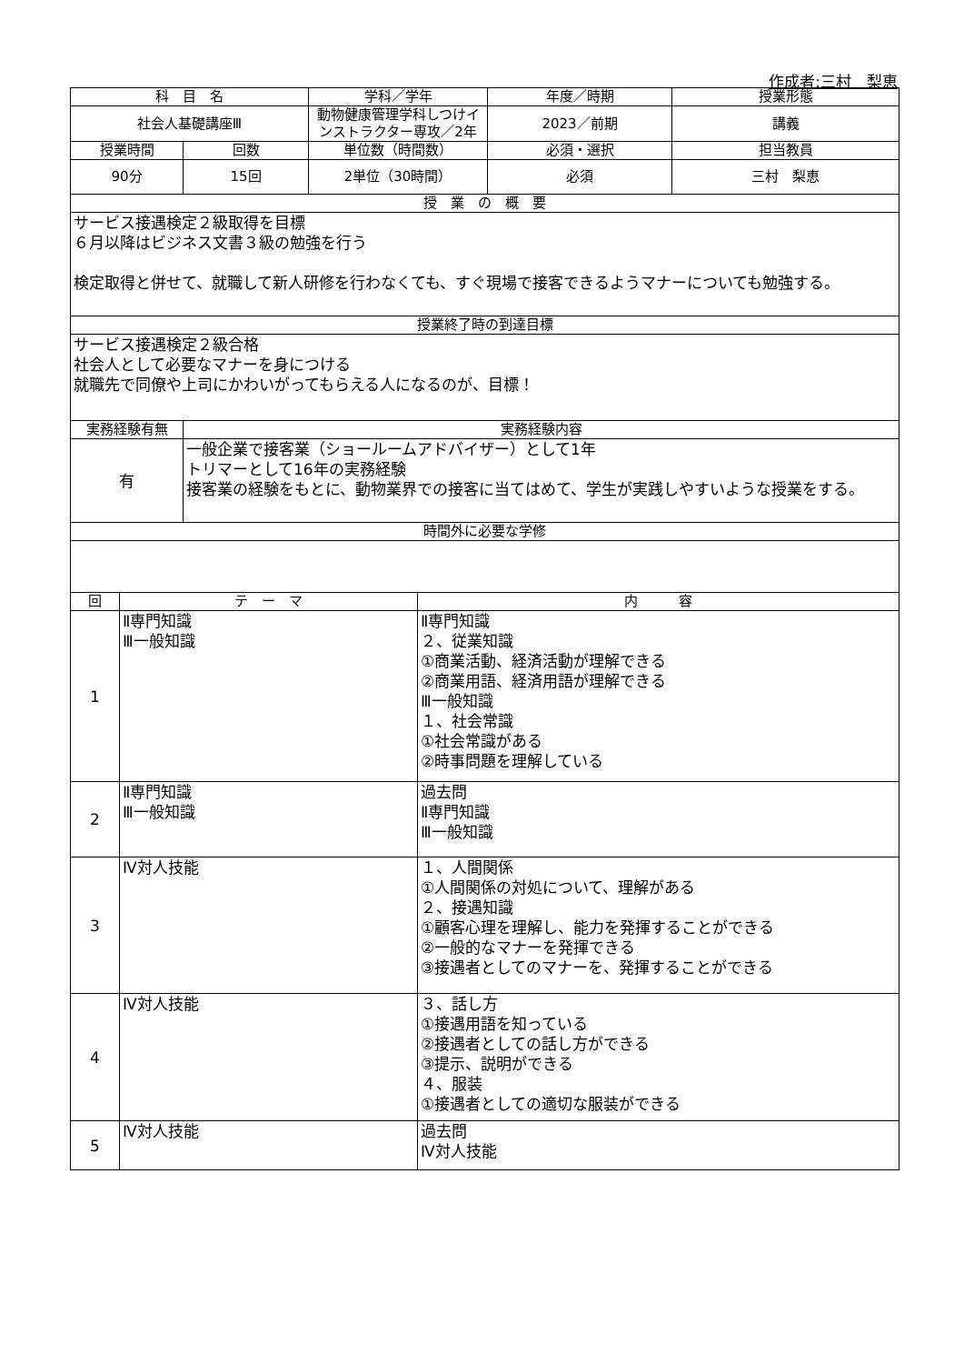作成者:三村　梨恵
| 科 目 名 | | | 学科／学年 | | 年度／時期 | 授業形態 |
| --- | --- | --- | --- | --- | --- | --- |
| 社会人基礎講座Ⅲ | | | 動物健康管理学科しつけインストラクター専攻／2年 | | 2023／前期 | 講義 |
| 授業時間 | | 回数 | 単位数（時間数） | | 必須・選択 | 担当教員 |
| 90分 | | 15回 | 2単位（30時間） | | 必須 | 三村 梨恵 |
| 授 業 の 概 要 | | | | | | |
| サービス接遇検定２級取得を目標 ６月以降はビジネス文書３級の勉強を行う 検定取得と併せて、就職して新人研修を行わなくても、すぐ現場で接客できるようマナーについても勉強する。 | | | | | | |
| 授業終了時の到達目標 | | | | | | |
| サービス接遇検定２級合格 社会人として必要なマナーを身につける 就職先で同僚や上司にかわいがってもらえる人になるのが、目標！ | | | | | | |
| 実務経験有無 | | 実務経験内容 | | | | |
| 有 | | 一般企業で接客業（ショールームアドバイザー）として1年 トリマーとして16年の実務経験 接客業の経験をもとに、動物業界での接客に当てはめて、学生が実践しやすいような授業をする。 | | | | |
| 時間外に必要な学修 | | | | | | |
| 回 | テ ー マ | | | 内 容 | | |
| 1 | Ⅱ専門知識 Ⅲ一般知識 | | | Ⅱ専門知識 ２、従業知識 ①商業活動、経済活動が理解できる ②商業用語、経済用語が理解できる Ⅲ一般知識 １、社会常識 ①社会常識がある ②時事問題を理解している | | |
| 2 | Ⅱ専門知識 Ⅲ一般知識 | | | 過去問 Ⅱ専門知識 Ⅲ一般知識 | | |
| 3 | Ⅳ対人技能 | | | １、人間関係 ①人間関係の対処について、理解がある ２、接遇知識 ①顧客心理を理解し、能力を発揮することができる ②一般的なマナーを発揮できる ③接遇者としてのマナーを、発揮することができる | | |
| 4 | Ⅳ対人技能 | | | ３、話し方 ①接遇用語を知っている ②接遇者としての話し方ができる ③提示、説明ができる ４、服装 ①接遇者としての適切な服装ができる | | |
| 5 | Ⅳ対人技能 | | | 過去問 Ⅳ対人技能 | | |